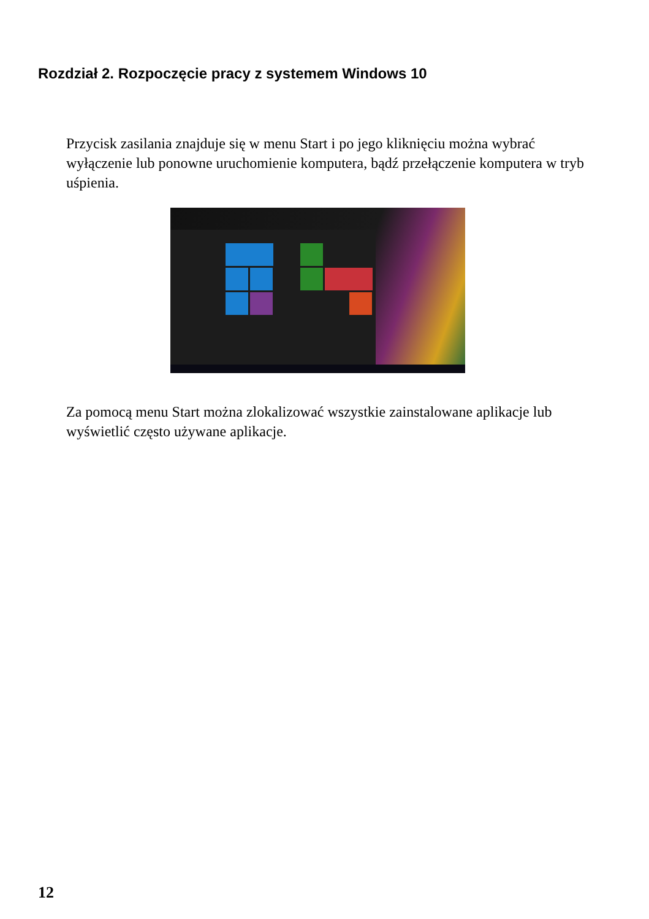Rozdział 2. Rozpoczęcie pracy z systemem Windows 10
Przycisk zasilania znajduje się w menu Start i po jego kliknięciu można wybrać wyłączenie lub ponowne uruchomienie komputera, bądź przełączenie komputera w tryb uśpienia.
Za pomocą menu Start można zlokalizować wszystkie zainstalowane aplikacje lub wyświetlić często używane aplikacje.
12